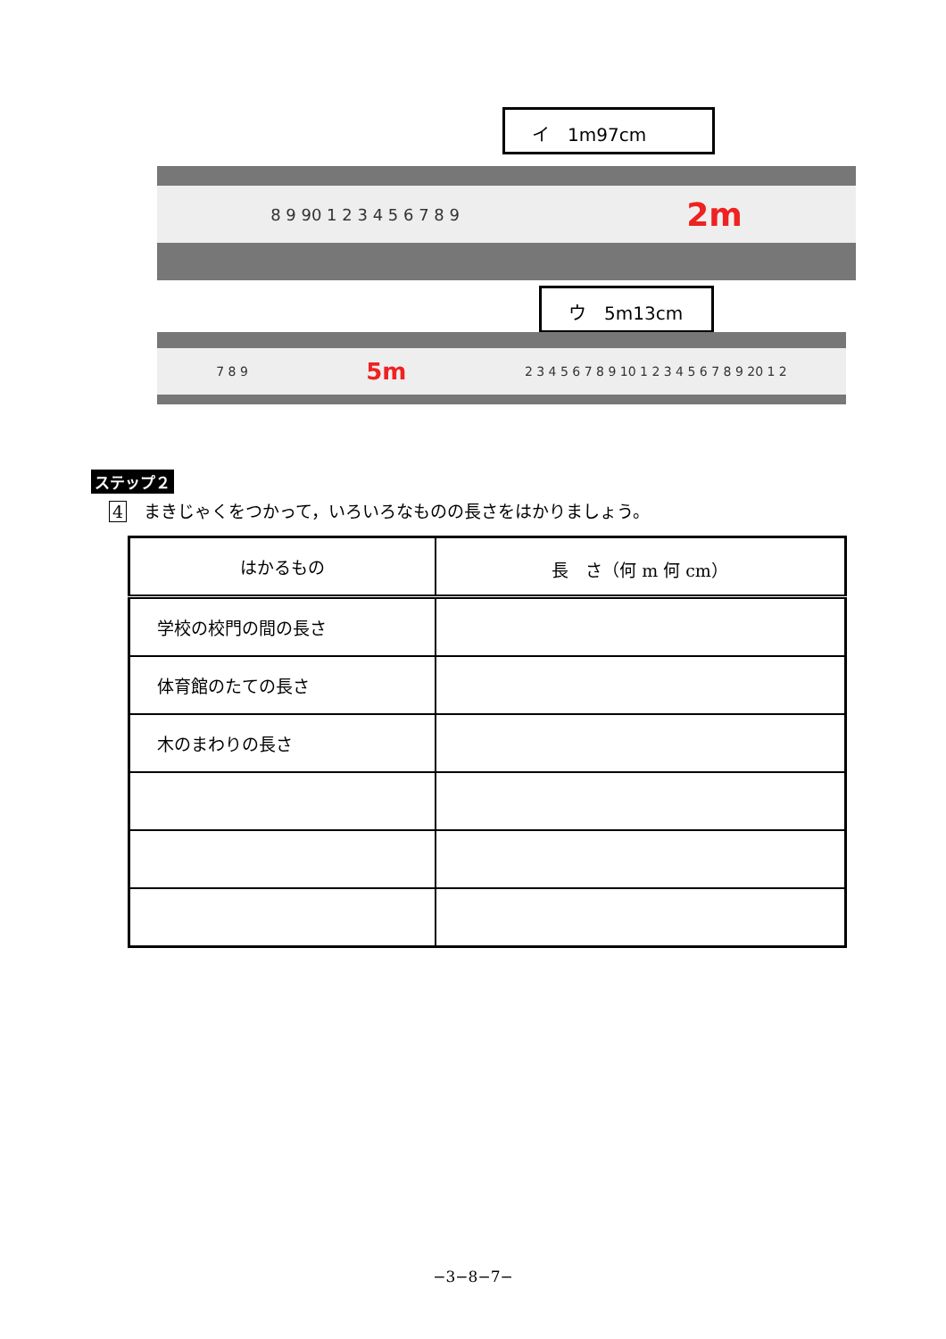イ　1m97cm
8 9 90 1 2 3 4 5 6 7 8 9 2m
ウ　5m13cm
7 8 9 5m 2 3 4 5 6 7 8 9 10 1 2 3 4 5 6 7 8 9 20 1 2
ステップ２
4　まきじゃくをつかって，いろいろなものの長さをはかりましょう。
| はかるもの | 長 さ（何 m 何 cm） |
| 学校の校門の間の長さ | |
| 体育館のたての長さ | |
| 木のまわりの長さ | |
−3−8−7−